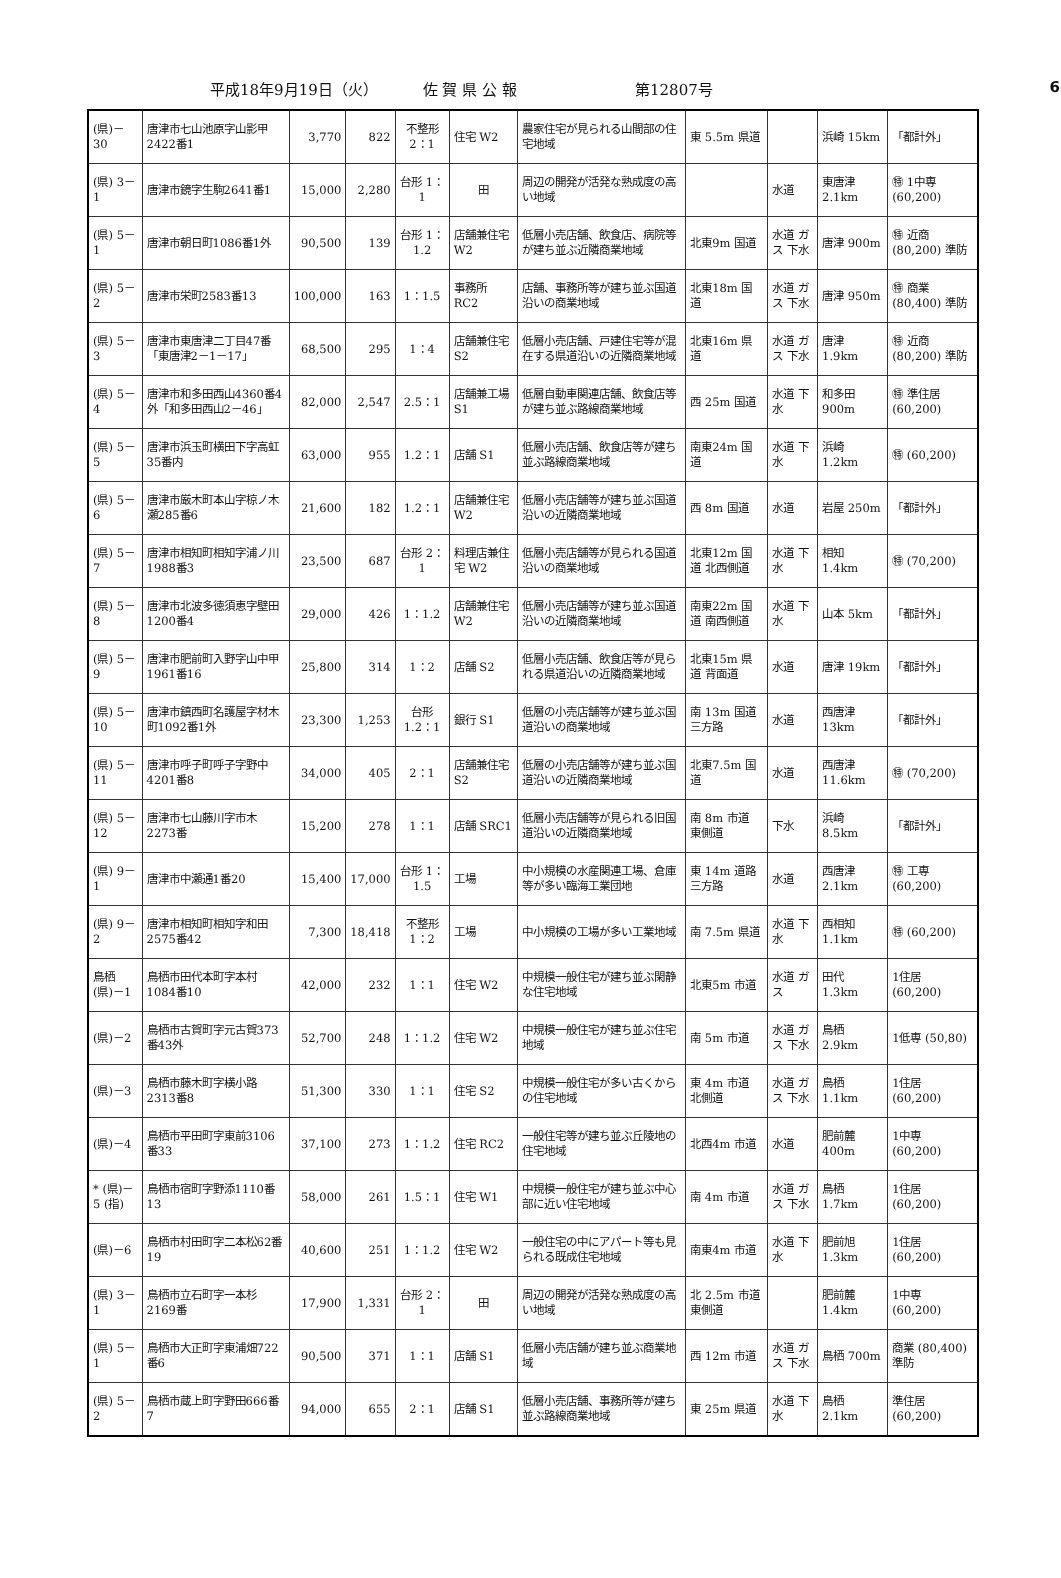平成18年9月19日（火） 佐 賀 県 公 報 第12807号 6
| (県)－30 | 唐津市七山池原字山影甲2422番1 | 3,770 | 822 | 不整形 2：1 | 住宅 W2 | 農家住宅が見られる山間部の住宅地域 | 東 5.5m 県道 | | 浜崎 15km | 「都計外」 |
| (県) 3－1 | 唐津市鏡字生駒2641番1 | 15,000 | 2,280 | 台形 1：1 | 田 | 周辺の開発が活発な熟成度の高い地域 | | 水道 | 東唐津 2.1km | ㊕ 1中専 (60,200) |
| (県) 5－1 | 唐津市朝日町1086番1外 | 90,500 | 139 | 台形 1：1.2 | 店舗兼住宅 W2 | 低層小売店舗、飲食店、病院等が建ち並ぶ近隣商業地域 | 北東9m 国道 | 水道 ガス 下水 | 唐津 900m | ㊕ 近商 (80,200) 準防 |
| (県) 5－2 | 唐津市栄町2583番13 | 100,000 | 163 | 1：1.5 | 事務所 RC2 | 店舗、事務所等が建ち並ぶ国道沿いの商業地域 | 北東18m 国道 | 水道 ガス 下水 | 唐津 950m | ㊕ 商業 (80,400) 準防 |
| (県) 5－3 | 唐津市東唐津二丁目47番「東唐津2－1－17」 | 68,500 | 295 | 1：4 | 店舗兼住宅 S2 | 低層小売店舗、戸建住宅等が混在する県道沿いの近隣商業地域 | 北東16m 県道 | 水道 ガス 下水 | 唐津 1.9km | ㊕ 近商 (80,200) 準防 |
| (県) 5－4 | 唐津市和多田西山4360番4外「和多田西山2－46」 | 82,000 | 2,547 | 2.5：1 | 店舗兼工場 S1 | 低層自動車関連店舗、飲食店等が建ち並ぶ路線商業地域 | 西 25m 国道 | 水道 下水 | 和多田 900m | ㊕ 準住居 (60,200) |
| (県) 5－5 | 唐津市浜玉町横田下字高虹35番内 | 63,000 | 955 | 1.2：1 | 店舗 S1 | 低層小売店舗、飲食店等が建ち並ぶ路線商業地域 | 南東24m 国道 | 水道 下水 | 浜崎 1.2km | ㊕ (60,200) |
| (県) 5－6 | 唐津市厳木町本山字椋ノ木瀬285番6 | 21,600 | 182 | 1.2：1 | 店舗兼住宅 W2 | 低層小売店舗等が建ち並ぶ国道沿いの近隣商業地域 | 西 8m 国道 | 水道 | 岩屋 250m | 「都計外」 |
| (県) 5－7 | 唐津市相知町相知字浦ノ川1988番3 | 23,500 | 687 | 台形 2：1 | 料理店兼住宅 W2 | 低層小売店舗等が見られる国道沿いの商業地域 | 北東12m 国道 北西側道 | 水道 下水 | 相知 1.4km | ㊕ (70,200) |
| (県) 5－8 | 唐津市北波多徳須恵字壁田1200番4 | 29,000 | 426 | 1：1.2 | 店舗兼住宅 W2 | 低層小売店舗等が建ち並ぶ国道沿いの近隣商業地域 | 南東22m 国道 南西側道 | 水道 下水 | 山本 5km | 「都計外」 |
| (県) 5－9 | 唐津市肥前町入野字山中甲1961番16 | 25,800 | 314 | 1：2 | 店舗 S2 | 低層小売店舗、飲食店等が見られる県道沿いの近隣商業地域 | 北東15m 県道 背面道 | 水道 | 唐津 19km | 「都計外」 |
| (県) 5－10 | 唐津市鎮西町名護屋字材木町1092番1外 | 23,300 | 1,253 | 台形 1.2：1 | 銀行 S1 | 低層の小売店舗等が建ち並ぶ国道沿いの商業地域 | 南 13m 国道 三方路 | 水道 | 西唐津 13km | 「都計外」 |
| (県) 5－11 | 唐津市呼子町呼子字野中4201番8 | 34,000 | 405 | 2：1 | 店舗兼住宅 S2 | 低層の小売店舗等が建ち並ぶ国道沿いの近隣商業地域 | 北東7.5m 国道 | 水道 | 西唐津 11.6km | ㊕ (70,200) |
| (県) 5－12 | 唐津市七山藤川字市木2273番 | 15,200 | 278 | 1：1 | 店舗 SRC1 | 低層小売店舗等が見られる旧国道沿いの近隣商業地域 | 南 8m 市道 東側道 | 下水 | 浜崎 8.5km | 「都計外」 |
| (県) 9－1 | 唐津市中瀬通1番20 | 15,400 | 17,000 | 台形 1：1.5 | 工場 | 中小規模の水産関連工場、倉庫等が多い臨海工業団地 | 東 14m 道路 三方路 | 水道 | 西唐津 2.1km | ㊕ 工専 (60,200) |
| (県) 9－2 | 唐津市相知町相知字和田2575番42 | 7,300 | 18,418 | 不整形 1：2 | 工場 | 中小規模の工場が多い工業地域 | 南 7.5m 県道 | 水道 下水 | 西相知 1.1km | ㊕ (60,200) |
| 鳥栖 (県)－1 | 鳥栖市田代本町字本村1084番10 | 42,000 | 232 | 1：1 | 住宅 W2 | 中規模一般住宅が建ち並ぶ閑静な住宅地域 | 北東5m 市道 | 水道 ガス | 田代 1.3km | 1住居 (60,200) |
| (県)－2 | 鳥栖市古賀町字元古賀373番43外 | 52,700 | 248 | 1：1.2 | 住宅 W2 | 中規模一般住宅が建ち並ぶ住宅地域 | 南 5m 市道 | 水道 ガス 下水 | 鳥栖 2.9km | 1低専 (50,80) |
| (県)－3 | 鳥栖市藤木町字横小路2313番8 | 51,300 | 330 | 1：1 | 住宅 S2 | 中規模一般住宅が多い古くからの住宅地域 | 東 4m 市道 北側道 | 水道 ガス 下水 | 鳥栖 1.1km | 1住居 (60,200) |
| (県)－4 | 鳥栖市平田町字東前3106番33 | 37,100 | 273 | 1：1.2 | 住宅 RC2 | 一般住宅等が建ち並ぶ丘陵地の住宅地域 | 北西4m 市道 | 水道 | 肥前麓 400m | 1中専 (60,200) |
| * (県)－5 (指) | 鳥栖市宿町字野添1110番13 | 58,000 | 261 | 1.5：1 | 住宅 W1 | 中規模一般住宅が建ち並ぶ中心部に近い住宅地域 | 南 4m 市道 | 水道 ガス 下水 | 鳥栖 1.7km | 1住居 (60,200) |
| (県)－6 | 鳥栖市村田町字二本松62番19 | 40,600 | 251 | 1：1.2 | 住宅 W2 | 一般住宅の中にアパート等も見られる既成住宅地域 | 南東4m 市道 | 水道 下水 | 肥前旭 1.3km | 1住居 (60,200) |
| (県) 3－1 | 鳥栖市立石町字一本杉2169番 | 17,900 | 1,331 | 台形 2：1 | 田 | 周辺の開発が活発な熟成度の高い地域 | 北 2.5m 市道 東側道 | | 肥前麓 1.4km | 1中専 (60,200) |
| (県) 5－1 | 鳥栖市大正町字東浦畑722番6 | 90,500 | 371 | 1：1 | 店舗 S1 | 低層小売店舗が建ち並ぶ商業地域 | 西 12m 市道 | 水道 ガス 下水 | 鳥栖 700m | 商業 (80,400) 準防 |
| (県) 5－2 | 鳥栖市蔵上町字野田666番7 | 94,000 | 655 | 2：1 | 店舗 S1 | 低層小売店舗、事務所等が建ち並ぶ路線商業地域 | 東 25m 県道 | 水道 下水 | 鳥栖 2.1km | 準住居 (60,200) |